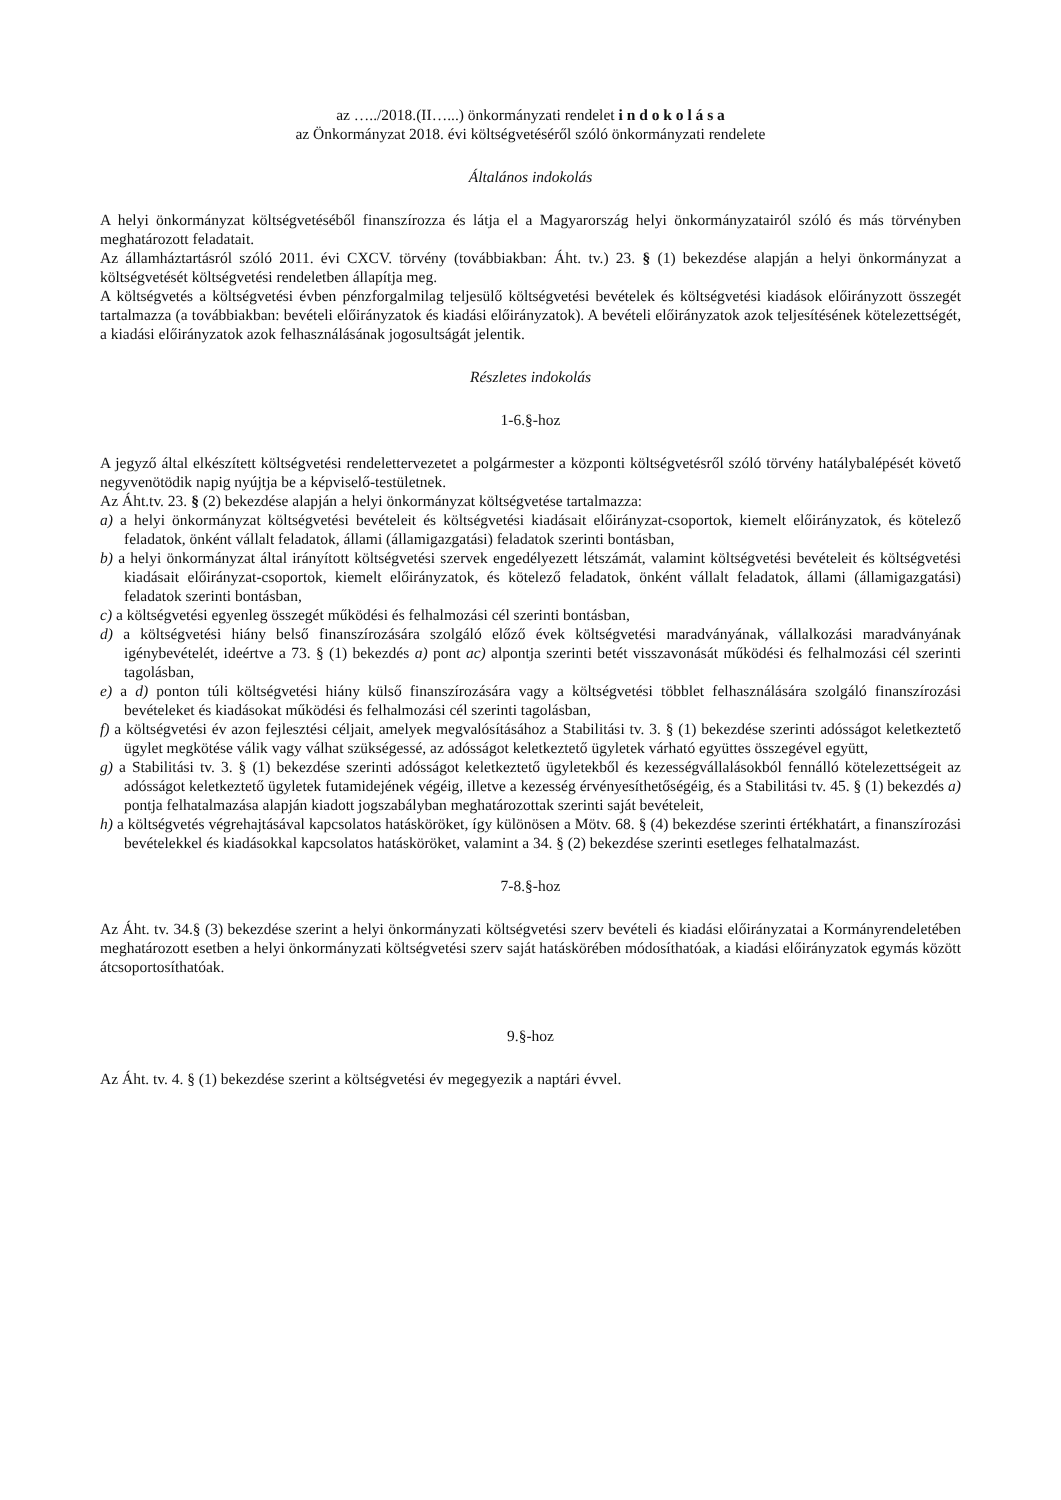az …../2018.(II…...) önkormányzati rendelet i n d o k o l á s a
az Önkormányzat 2018. évi költségvetéséről szóló önkormányzati rendelete
Általános indokolás
A helyi önkormányzat költségvetéséből finanszírozza és látja el a Magyarország helyi önkormányzatairól szóló és más törvényben meghatározott feladatait.
Az államháztartásról szóló 2011. évi CXCV. törvény (továbbiakban: Áht. tv.) 23. § (1) bekezdése alapján a helyi önkormányzat a költségvetését költségvetési rendeletben állapítja meg.
A költségvetés a költségvetési évben pénzforgalmilag teljesülő költségvetési bevételek és költségvetési kiadások előirányzott összegét tartalmazza (a továbbiakban: bevételi előirányzatok és kiadási előirányzatok). A bevételi előirányzatok azok teljesítésének kötelezettségét, a kiadási előirányzatok azok felhasználásának jogosultságát jelentik.
Részletes indokolás
1-6.§-hoz
A jegyző által elkészített költségvetési rendelettervezetet a polgármester a központi költségvetésről szóló törvény hatálybalépését követő negyvenötödik napig nyújtja be a képviselő-testületnek.
Az Áht.tv. 23. § (2) bekezdése alapján a helyi önkormányzat költségvetése tartalmazza:
a) a helyi önkormányzat költségvetési bevételeit és költségvetési kiadásait előirányzat-csoportok, kiemelt előirányzatok, és kötelező feladatok, önként vállalt feladatok, állami (államigazgatási) feladatok szerinti bontásban,
b) a helyi önkormányzat által irányított költségvetési szervek engedélyezett létszámát, valamint költségvetési bevételeit és költségvetési kiadásait előirányzat-csoportok, kiemelt előirányzatok, és kötelező feladatok, önként vállalt feladatok, állami (államigazgatási) feladatok szerinti bontásban,
c) a költségvetési egyenleg összegét működési és felhalmozási cél szerinti bontásban,
d) a költségvetési hiány belső finanszírozására szolgáló előző évek költségvetési maradványának, vállalkozási maradványának igénybevételét, ideértve a 73. § (1) bekezdés a) pont ac) alpontja szerinti betét visszavonását működési és felhalmozási cél szerinti tagolásban,
e) a d) ponton túli költségvetési hiány külső finanszírozására vagy a költségvetési többlet felhasználására szolgáló finanszírozási bevételeket és kiadásokat működési és felhalmozási cél szerinti tagolásban,
f) a költségvetési év azon fejlesztési céljait, amelyek megvalósításához a Stabilitási tv. 3. § (1) bekezdése szerinti adósságot keletkeztető ügylet megkötése válik vagy válhat szükségessé, az adósságot keletkeztető ügyletek várható együttes összegével együtt,
g) a Stabilitási tv. 3. § (1) bekezdése szerinti adósságot keletkeztető ügyletekből és kezességvállalásokból fennálló kötelezettségeit az adósságot keletkeztető ügyletek futamidejének végéig, illetve a kezesség érvényesíthetőségéig, és a Stabilitási tv. 45. § (1) bekezdés a) pontja felhatalmazása alapján kiadott jogszabályban meghatározottak szerinti saját bevételeit,
h) a költségvetés végrehajtásával kapcsolatos hatásköröket, így különösen a Mötv. 68. § (4) bekezdése szerinti értékhatárt, a finanszírozási bevételekkel és kiadásokkal kapcsolatos hatásköröket, valamint a 34. § (2) bekezdése szerinti esetleges felhatalmazást.
7-8.§-hoz
Az Áht. tv. 34.§ (3) bekezdése szerint a helyi önkormányzati költségvetési szerv bevételi és kiadási előirányzatai a Kormányrendeletében meghatározott esetben a helyi önkormányzati költségvetési szerv saját hatáskörében módosíthatóak, a kiadási előirányzatok egymás között átcsoportosíthatóak.
9.§-hoz
Az Áht. tv. 4. § (1) bekezdése szerint a költségvetési év megegyezik a naptári évvel.